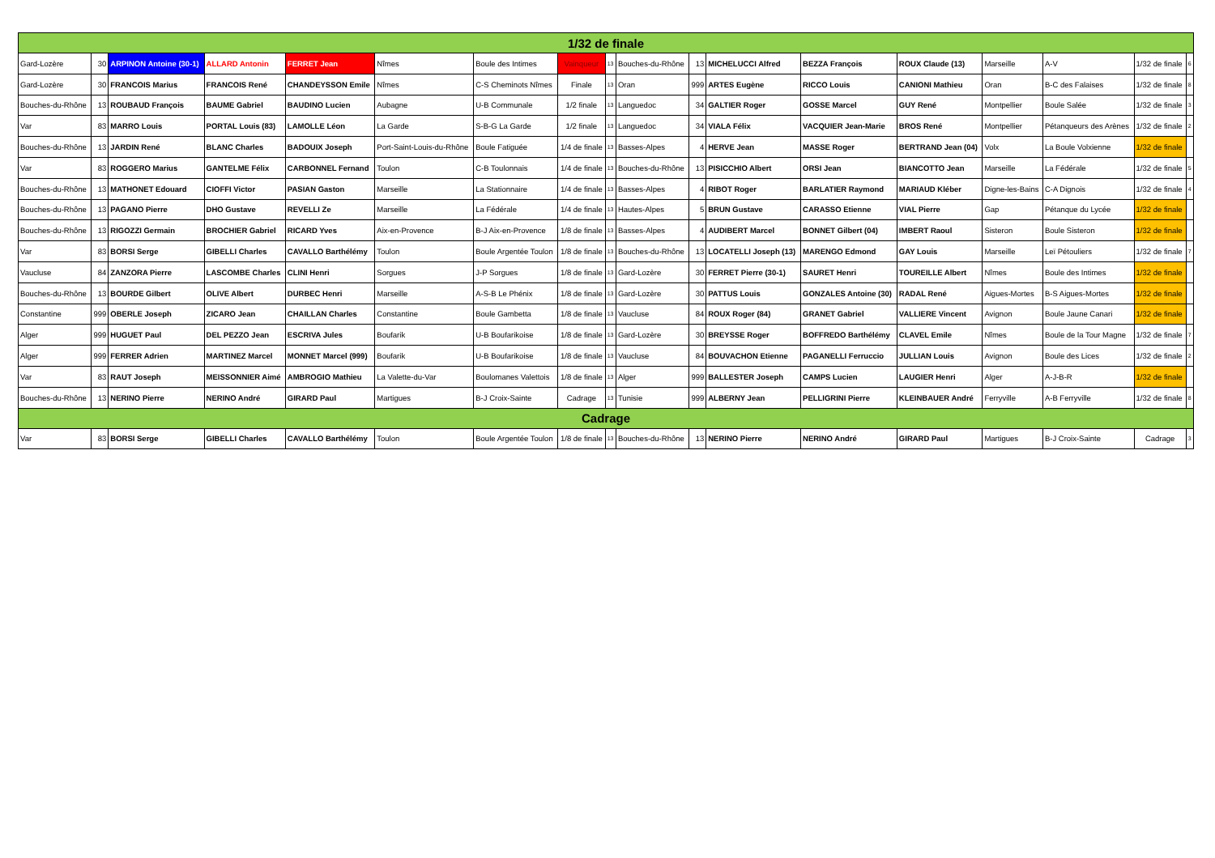| 1/32 de finale | | | | | | | | | | | | | | | | | |
| Gard-Lozère | 30 | ARPINON Antoine (30-1) | ALLARD Antonin | FERRET Jean | Nîmes | Boule des Intimes | Vainqueur | 13 | Bouches-du-Rhône | 13 | MICHELUCCI Alfred | BEZZA François | ROUX Claude (13) | Marseille | A-V | 1/32 de finale | 6 |
| Gard-Lozère | 30 | FRANCOIS Marius | FRANCOIS René | CHANDEYSSON Emile | Nîmes | C-S Cheminots Nîmes | Finale | 13 | Oran | 999 | ARTES Eugène | RICCO Louis | CANIONI Mathieu | Oran | B-C des Falaises | 1/32 de finale | 8 |
| Bouches-du-Rhône | 13 | ROUBAUD François | BAUME Gabriel | BAUDINO Lucien | Aubagne | U-B Communale | 1/2 finale | 13 | Languedoc | 34 | GALTIER Roger | GOSSE Marcel | GUY René | Montpellier | Boule Salée | 1/32 de finale | 3 |
| Var | 83 | MARRO Louis | PORTAL Louis (83) | LAMOLLE Léon | La Garde | S-B-G La Garde | 1/2 finale | 13 | Languedoc | 34 | VIALA Félix | VACQUIER Jean-Marie | BROS René | Montpellier | Pétanqueurs des Arènes | 1/32 de finale | 2 |
| Bouches-du-Rhône | 13 | JARDIN René | BLANC Charles | BADOUIX Joseph | Port-Saint-Louis-du-Rhône | Boule Fatiguée | 1/4 de finale | 13 | Basses-Alpes | 4 | HERVE Jean | MASSE Roger | BERTRAND Jean (04) | Volx | La Boule Volxienne | 1/32 de finale | |
| Var | 83 | ROGGERO Marius | GANTELME Félix | CARBONNEL Fernand | Toulon | C-B Toulonnais | 1/4 de finale | 13 | Bouches-du-Rhône | 13 | PISICCHIO Albert | ORSI Jean | BIANCOTTO Jean | Marseille | La Fédérale | 1/32 de finale | 5 |
| Bouches-du-Rhône | 13 | MATHONET Edouard | CIOFFI Victor | PASIAN Gaston | Marseille | La Stationnaire | 1/4 de finale | 13 | Basses-Alpes | 4 | RIBOT Roger | BARLATIER Raymond | MARIAUD Kléber | Digne-les-Bains | C-A Dignois | 1/32 de finale | 4 |
| Bouches-du-Rhône | 13 | PAGANO Pierre | DHO Gustave | REVELLI Ze | Marseille | La Fédérale | 1/4 de finale | 13 | Hautes-Alpes | 5 | BRUN Gustave | CARASSO Etienne | VIAL Pierre | Gap | Pétanque du Lycée | 1/32 de finale | |
| Bouches-du-Rhône | 13 | RIGOZZI Germain | BROCHIER Gabriel | RICARD Yves | Aix-en-Provence | B-J Aix-en-Provence | 1/8 de finale | 13 | Basses-Alpes | 4 | AUDIBERT Marcel | BONNET Gilbert (04) | IMBERT Raoul | Sisteron | Boule Sisteron | 1/32 de finale | |
| Var | 83 | BORSI Serge | GIBELLI Charles | CAVALLO Barthélémy | Toulon | Boule Argentée Toulon | 1/8 de finale | 13 | Bouches-du-Rhône | 13 | LOCATELLI Joseph (13) | MARENGO Edmond | GAY Louis | Marseille | Leï Pétouliers | 1/32 de finale | 7 |
| Vaucluse | 84 | ZANZORA Pierre | LASCOMBE Charles | CLINI Henri | Sorgues | J-P Sorgues | 1/8 de finale | 13 | Gard-Lozère | 30 | FERRET Pierre (30-1) | SAURET Henri | TOUREILLE Albert | Nîmes | Boule des Intimes | 1/32 de finale | |
| Bouches-du-Rhône | 13 | BOURDE Gilbert | OLIVE Albert | DURBEC Henri | Marseille | A-S-B Le Phénix | 1/8 de finale | 13 | Gard-Lozère | 30 | PATTUS Louis | GONZALES Antoine (30) | RADAL René | Aigues-Mortes | B-S Aigues-Mortes | 1/32 de finale | |
| Constantine | 999 | OBERLE Joseph | ZICARO Jean | CHAILLAN Charles | Constantine | Boule Gambetta | 1/8 de finale | 13 | Vaucluse | 84 | ROUX Roger (84) | GRANET Gabriel | VALLIERE Vincent | Avignon | Boule Jaune Canari | 1/32 de finale | |
| Alger | 999 | HUGUET Paul | DEL PEZZO Jean | ESCRIVA Jules | Boufarik | U-B Boufarikoise | 1/8 de finale | 13 | Gard-Lozère | 30 | BREYSSE Roger | BOFFREDO Barthélémy | CLAVEL Emile | Nîmes | Boule de la Tour Magne | 1/32 de finale | 7 |
| Alger | 999 | FERRER Adrien | MARTINEZ Marcel | MONNET Marcel (999) | Boufarik | U-B Boufarikoise | 1/8 de finale | 13 | Vaucluse | 84 | BOUVACHON Etienne | PAGANELLI Ferruccio | JULLIAN Louis | Avignon | Boule des Lices | 1/32 de finale | 2 |
| Var | 83 | RAUT Joseph | MEISSONNIER Aimé | AMBROGIO Mathieu | La Valette-du-Var | Boulomanes Valettois | 1/8 de finale | 13 | Alger | 999 | BALLESTER Joseph | CAMPS Lucien | LAUGIER Henri | Alger | A-J-B-R | 1/32 de finale | |
| Bouches-du-Rhône | 13 | NERINO Pierre | NERINO André | GIRARD Paul | Martigues | B-J Croix-Sainte | Cadrage | 13 | Tunisie | 999 | ALBERNY Jean | PELLIGRINI Pierre | KLEINBAUER André | Ferryville | A-B Ferryville | 1/32 de finale | 8 |
| Cadrage | | | | | | | | | | | | | | | | | |
| Var | 83 | BORSI Serge | GIBELLI Charles | CAVALLO Barthélémy | Toulon | Boule Argentée Toulon | 1/8 de finale | 13 | Bouches-du-Rhône | 13 | NERINO Pierre | NERINO André | GIRARD Paul | Martigues | B-J Croix-Sainte | Cadrage | 3 |